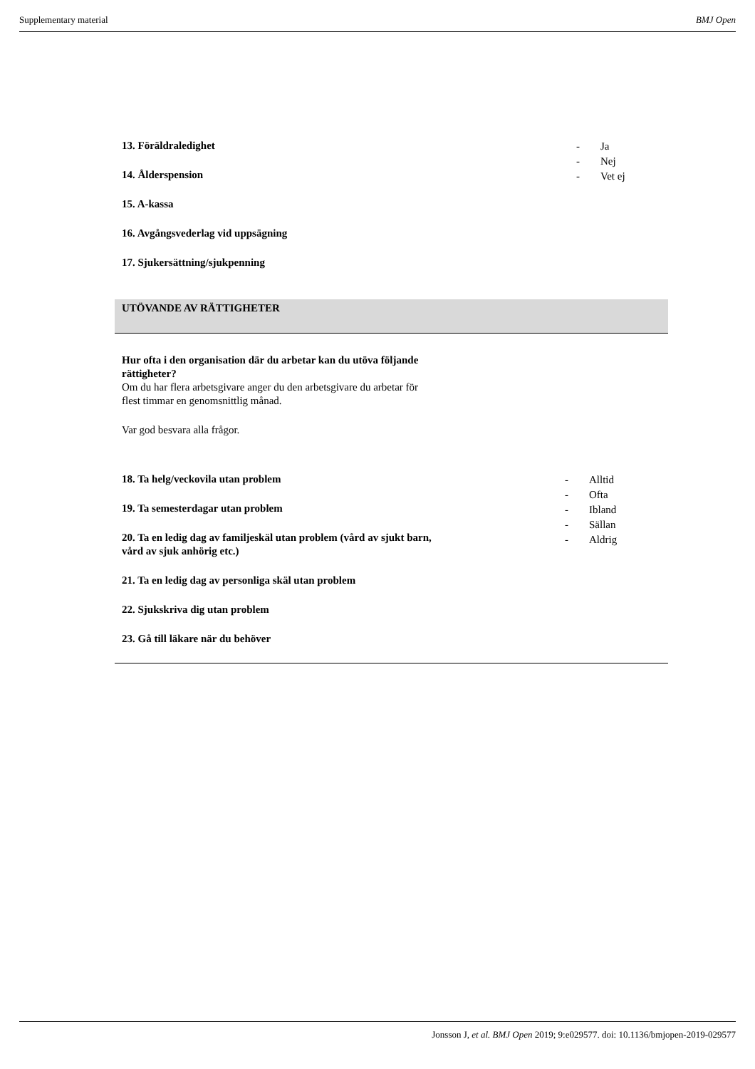Supplementary material BMJ Open
13. Föräldraledighet
14. Ålderspension
15. A-kassa
16. Avgångsvederlag vid uppsägning
17. Sjukersättning/sjukpenning
- Ja
- Nej
- Vet ej
UTÖVANDE AV RÄTTIGHETER
Hur ofta i den organisation där du arbetar kan du utöva följande rättigheter?
Om du har flera arbetsgivare anger du den arbetsgivare du arbetar för flest timmar en genomsnittlig månad.
Var god besvara alla frågor.
18. Ta helg/veckovila utan problem
19. Ta semesterdagar utan problem
20. Ta en ledig dag av familjeskäl utan problem (vård av sjukt barn, vård av sjuk anhörig etc.)
21. Ta en ledig dag av personliga skäl utan problem
22. Sjukskriva dig utan problem
23. Gå till läkare när du behöver
- Alltid
- Ofta
- Ibland
- Sällan
- Aldrig
Jonsson J, et al. BMJ Open 2019; 9:e029577. doi: 10.1136/bmjopen-2019-029577